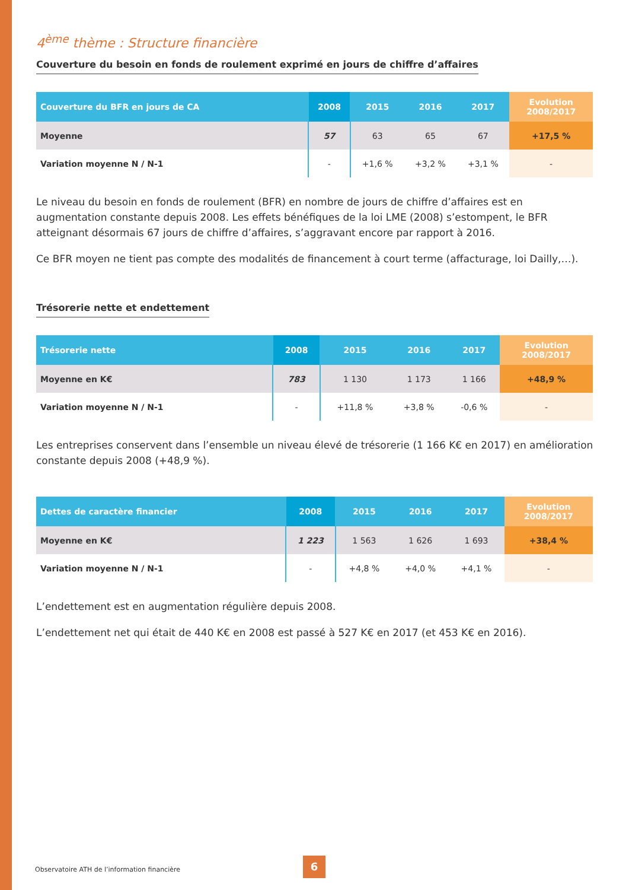4<sup>ème</sup> thème : Structure financière
Couverture du besoin en fonds de roulement exprimé en jours de chiffre d’affaires
| Couverture du BFR en jours de CA | 2008 | 2015 | 2016 | 2017 | Evolution 2008/2017 |
| --- | --- | --- | --- | --- | --- |
| Moyenne | 57 | 63 | 65 | 67 | +17,5 % |
| Variation moyenne N / N-1 | - | +1,6 % | +3,2 % | +3,1 % | - |
Le niveau du besoin en fonds de roulement (BFR) en nombre de jours de chiffre d’affaires est en augmentation constante depuis 2008. Les effets bénéfiques de la loi LME (2008) s’estompent, le BFR atteignant désormais 67 jours de chiffre d’affaires, s’aggravant encore par rapport à 2016.
Ce BFR moyen ne tient pas compte des modalités de financement à court terme (affacturage, loi Dailly,…).
Trésorerie nette et endettement
| Trésorerie nette | 2008 | 2015 | 2016 | 2017 | Evolution 2008/2017 |
| --- | --- | --- | --- | --- | --- |
| Moyenne en K€ | 783 | 1 130 | 1 173 | 1 166 | +48,9 % |
| Variation moyenne N / N-1 | - | +11,8 % | +3,8 % | -0,6 % | - |
Les entreprises conservent dans l’ensemble un niveau élevé de trésorerie (1 166 K€ en 2017) en amélioration constante depuis 2008 (+48,9 %).
| Dettes de caractère financier | 2008 | 2015 | 2016 | 2017 | Evolution 2008/2017 |
| --- | --- | --- | --- | --- | --- |
| Moyenne en K€ | 1 223 | 1 563 | 1 626 | 1 693 | +38,4 % |
| Variation moyenne N / N-1 | - | +4,8 % | +4,0 % | +4,1 % | - |
L’endettement est en augmentation régulière depuis 2008.
L’endettement net qui était de 440 K€ en 2008 est passé à 527 K€ en 2017 (et 453 K€ en 2016).
Observatoire ATH de l’information financière
6